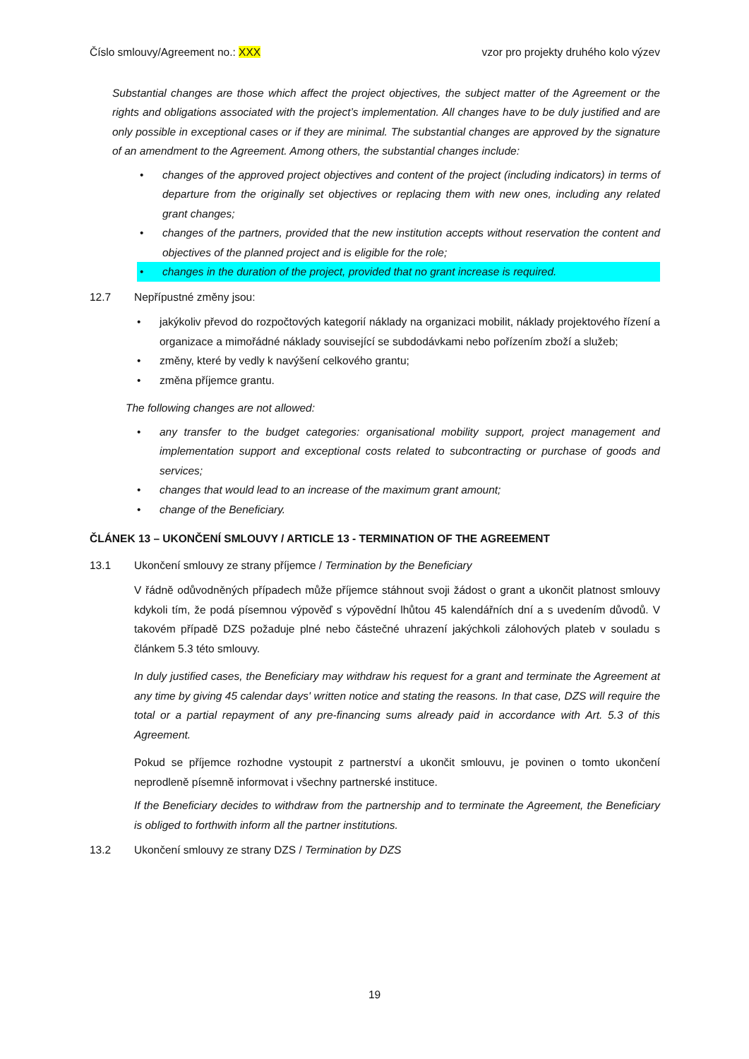Číslo smlouvy/Agreement no.: XXX vzor pro projekty druhého kolo výzev
Substantial changes are those which affect the project objectives, the subject matter of the Agreement or the rights and obligations associated with the project’s implementation. All changes have to be duly justified and are only possible in exceptional cases or if they are minimal. The substantial changes are approved by the signature of an amendment to the Agreement. Among others, the substantial changes include:
• changes of the approved project objectives and content of the project (including indicators) in terms of departure from the originally set objectives or replacing them with new ones, including any related grant changes;
• changes of the partners, provided that the new institution accepts without reservation the content and objectives of the planned project and is eligible for the role;
• changes in the duration of the project, provided that no grant increase is required.
12.7 Nepřípustné změny jsou:
• jakýkoliv převod do rozpočtových kategorií náklady na organizaci mobilit, náklady projektového řízení a organizace a mimořádné náklady související se subdodávkami nebo pořízením zboží a služeb;
• změny, které by vedly k navýšení celkového grantu;
• změna příjemce grantu.
The following changes are not allowed:
• any transfer to the budget categories: organisational mobility support, project management and implementation support and exceptional costs related to subcontracting or purchase of goods and services;
• changes that would lead to an increase of the maximum grant amount;
• change of the Beneficiary.
ČLÁNEK 13 – UKONČENÍ SMLOUVY / ARTICLE 13 - TERMINATION OF THE AGREEMENT
13.1 Ukončení smlouvy ze strany příjemce / Termination by the Beneficiary
V řádně odůvodněných případech může příjemce stáhnout svoji žádost o grant a ukončit platnost smlouvy kdykoli tím, že podá písemnou výpověď s výpovědní lhůtou 45 kalendářních dní a s uvedením důvodů. V takovém případě DZS požaduje plné nebo částečné uhrazení jakýchkoli zálohových plateb v souladu s článkem 5.3 této smlouvy.
In duly justified cases, the Beneficiary may withdraw his request for a grant and terminate the Agreement at any time by giving 45 calendar days' written notice and stating the reasons. In that case, DZS will require the total or a partial repayment of any pre-financing sums already paid in accordance with Art. 5.3 of this Agreement.
Pokud se příjemce rozhodne vystoupit z partnerství a ukončit smlouvu, je povinen o tomto ukončení neprodleně písemně informovat i všechny partnerské instituce.
If the Beneficiary decides to withdraw from the partnership and to terminate the Agreement, the Beneficiary is obliged to forthwith inform all the partner institutions.
13.2 Ukončení smlouvy ze strany DZS / Termination by DZS
19